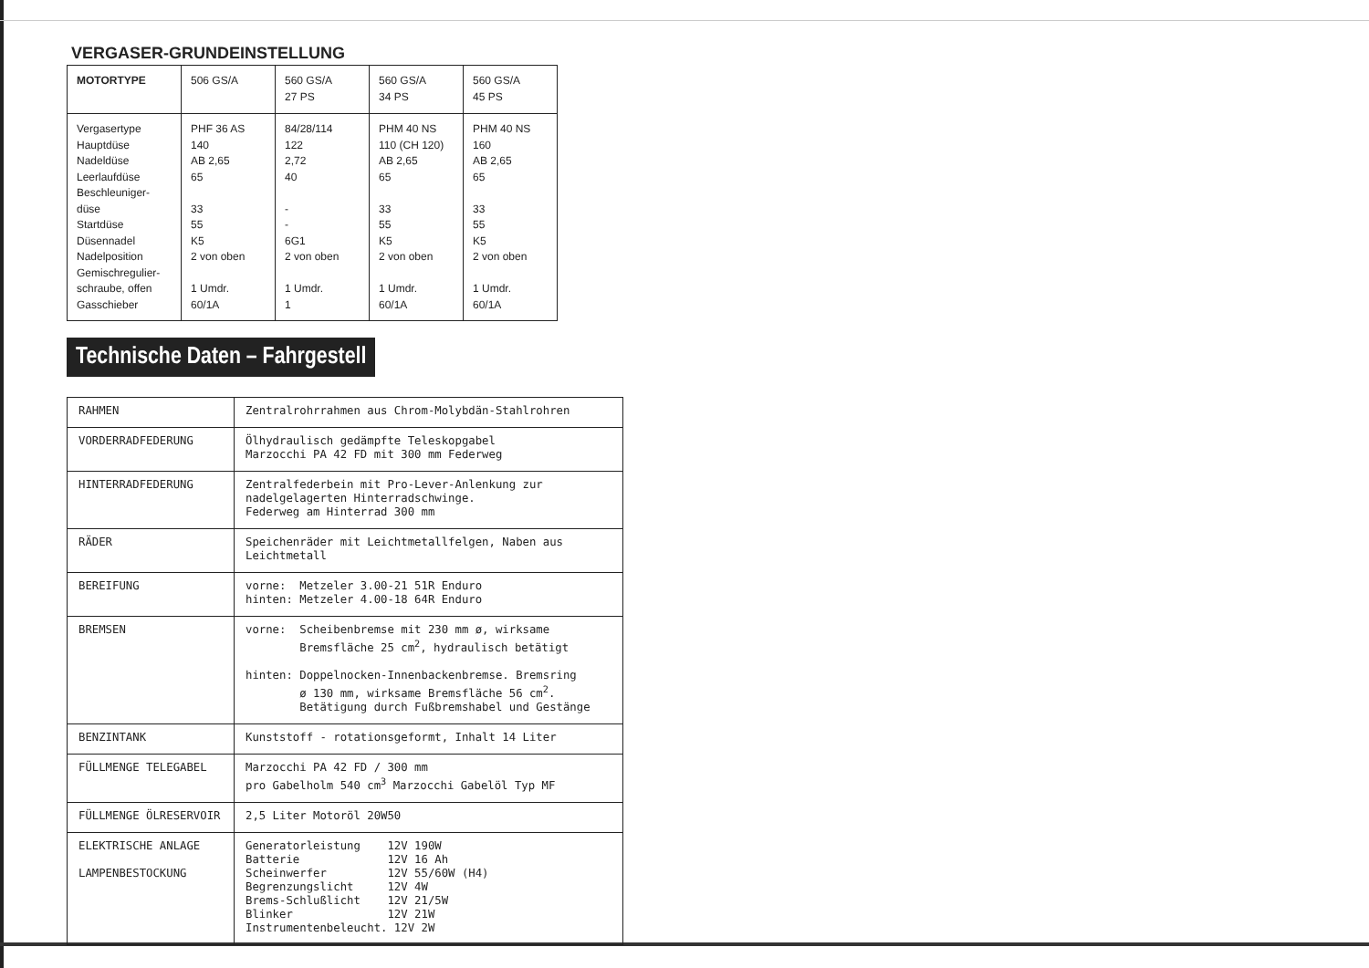VERGASER-GRUNDEINSTELLUNG
| MOTORTYPE | 506 GS/A | 560 GS/A 27 PS | 560 GS/A 34 PS | 560 GS/A 45 PS |
| --- | --- | --- | --- | --- |
| Vergasertype Hauptdüse Nadeldüse Leerlaufdüse Beschleuniger- düse Startdüse Düsennadel Nadelposition Gemischregulier- schraube, offen Gasschieber | PHF 36 AS 140 AB 2,65 65 33 55 K5 2 von oben 1 Umdr. 60/1A | 84/28/114 122 2,72 40 - - 6G1 2 von oben 1 Umdr. 1 | PHM 40 NS 110 (CH 120) AB 2,65 65 33 55 K5 2 von oben 1 Umdr. 60/1A | PHM 40 NS 160 AB 2,65 65 33 55 K5 2 von oben 1 Umdr. 60/1A |
Technische Daten – Fahrgestell
| RAHMEN | Zentralrohrrahmen aus Chrom-Molybdän-Stahlrohren |
| VORDERRADFEDERUNG | Ölhydraulisch gedämpfte Teleskopgabel Marzocchi PA 42 FD mit 300 mm Federweg |
| HINTERRADFEDERUNG | Zentralfederbein mit Pro-Lever-Anlenkung zur nadelgelagerten Hinterradschwinge. Federweg am Hinterrad 300 mm |
| RÄDER | Speichenräder mit Leichtmetallfelgen, Naben aus Leichtmetall |
| BEREIFUNG | vorne: Metzeler 3.00-21 51R Enduro hinten: Metzeler 4.00-18 64R Enduro |
| BREMSEN | vorne: Scheibenbremse mit 230 mm ø, wirksame Bremsfläche 25 cm<sup>2</sup>, hydraulisch betätigt hinten: Doppelnocken-Innenbackenbremse. Bremsring ø 130 mm, wirksame Bremsfläche 56 cm<sup>2</sup>. Betätigung durch Fußbremshabel und Gestänge |
| BENZINTANK | Kunststoff - rotationsgeformt, Inhalt 14 Liter |
| FÜLLMENGE TELEGABEL | Marzocchi PA 42 FD / 300 mm pro Gabelholm 540 cm<sup>3</sup> Marzocchi Gabelöl Typ MF |
| FÜLLMENGE ÖLRESERVOIR | 2,5 Liter Motoröl 20W50 |
| ELEKTRISCHE ANLAGE LAMPENBESTOCKUNG | Generatorleistung 12V 190W Batterie 12V 16 Ah Scheinwerfer 12V 55/60W (H4) Begrenzungslicht 12V 4W Brems-Schlußlicht 12V 21/5W Blinker 12V 21W Instrumentenbeleucht. 12V 2W |